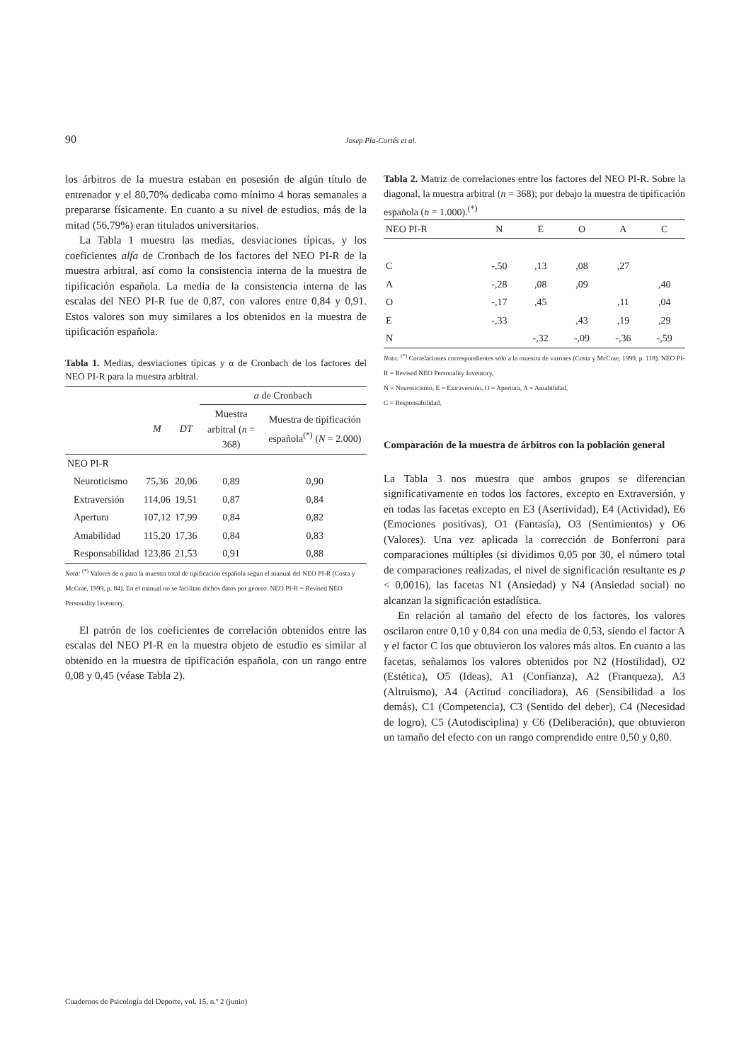90
Josep Pla-Cortés et al.
los árbitros de la muestra estaban en posesión de algún título de entrenador y el 80,70% dedicaba como mínimo 4 horas semanales a prepararse físicamente. En cuanto a su nivel de estudios, más de la mitad (56,79%) eran titulados universitarios.
La Tabla 1 muestra las medias, desviaciones típicas, y los coeficientes alfa de Cronbach de los factores del NEO PI-R de la muestra arbitral, así como la consistencia interna de la muestra de tipificación española. La media de la consistencia interna de las escalas del NEO PI-R fue de 0,87, con valores entre 0,84 y 0,91. Estos valores son muy similares a los obtenidos en la muestra de tipificación española.
Tabla 1. Medias, desviaciones típicas y α de Cronbach de los factores del NEO PI-R para la muestra arbitral.
| | | | α de Cronbach | |
| --- | --- | --- | --- | --- |
| | M | DT | Muestra arbitral ( n = 368) | Muestra de tipificación española<sup>(*)</sup> ( N = 2.000) |
| NEO PI-R | | | | |
| Neuroticismo | 75,36 | 20,06 | 0,89 | 0,90 |
| Extraversión | 114,06 | 19,51 | 0,87 | 0,84 |
| Apertura | 107,12 | 17,99 | 0,84 | 0,82 |
| Amabilidad | 115,20 | 17,36 | 0,84 | 0,83 |
| Responsabilidad | 123,86 | 21,53 | 0,91 | 0,88 |
Nota: <sup>(*)</sup> Valores de α para la muestra total de tipificación española según el manual del NEO PI-R (Costa y McCrae, 1999, p. 84). En el manual no se facilitan dichos datos por género. NEO PI-R = Revised NEO Personality Inventory.
El patrón de los coeficientes de correlación obtenidos entre las escalas del NEO PI-R en la muestra objeto de estudio es similar al obtenido en la muestra de tipificación española, con un rango entre 0,08 y 0,45 (véase Tabla 2).
Tabla 2. Matriz de correlaciones entre los factores del NEO PI-R. Sobre la diagonal, la muestra arbitral (n = 368); por debajo la muestra de tipificación española (n = 1.000).<sup>(*)</sup>
| NEO PI-R | N | E | O | A | C |
| --- | --- | --- | --- | --- | --- |
| C | -,50 | ,13 | ,08 | ,27 | |
| A | -,28 | ,08 | ,09 | | ,40 |
| O | -,17 | ,45 | | ,11 | ,04 |
| E | -,33 | | ,43 | ,19 | ,29 |
| N | | -,32 | -,09 | -,36 | -,59 |
Nota: <sup>(*)</sup> Correlaciones correspondientes sólo a la muestra de varones (Costa y McCrae, 1999, p. 118). NEO PI-R = Revised NEO Personality Inventory,
N = Neuroticismo, E = Extraversión, O = Apertura, A = Amabilidad,
C = Responsabilidad.
Comparación de la muestra de árbitros con la población general
La Tabla 3 nos muestra que ambos grupos se diferencian significativamente en todos los factores, excepto en Extraversión, y en todas las facetas excepto en E3 (Asertividad), E4 (Actividad), E6 (Emociones positivas), O1 (Fantasía), O3 (Sentimientos) y O6 (Valores). Una vez aplicada la corrección de Bonferroni para comparaciones múltiples (si dividimos 0,05 por 30, el número total de comparaciones realizadas, el nivel de significación resultante es p < 0,0016), las facetas N1 (Ansiedad) y N4 (Ansiedad social) no alcanzan la significación estadística.
En relación al tamaño del efecto de los factores, los valores oscilaron entre 0,10 y 0,84 con una media de 0,53, siendo el factor A y el factor C los que obtuvieron los valores más altos. En cuanto a las facetas, señalamos los valores obtenidos por N2 (Hostilidad), O2 (Estética), O5 (Ideas), A1 (Confianza), A2 (Franqueza), A3 (Altruismo), A4 (Actitud conciliadora), A6 (Sensibilidad a los demás), C1 (Competencia), C3 (Sentido del deber), C4 (Necesidad de logro), C5 (Autodisciplina) y C6 (Deliberación), que obtuvieron un tamaño del efecto con un rango comprendido entre 0,50 y 0,80.
Cuadernos de Psicología del Deporte, vol. 15, n.º 2 (junio)